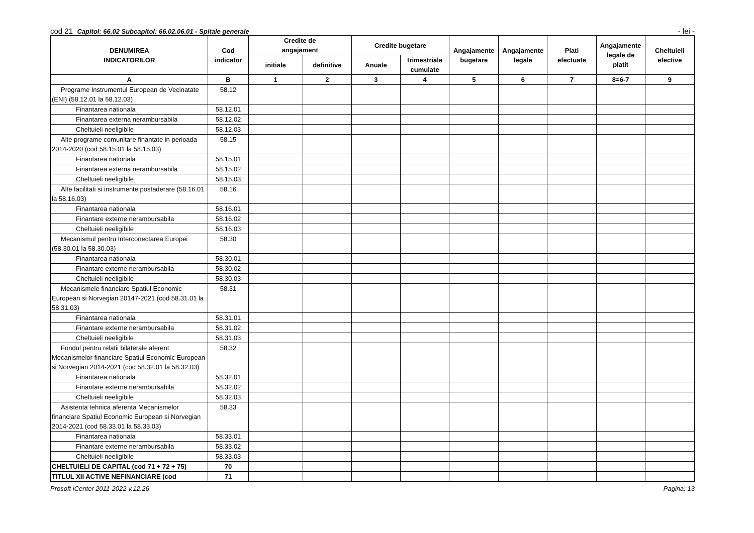cod 21 Capitol: 66.02 Subcapitol: 66.02.06.01 - Spitale generale - lei -
| DENUMIREA INDICATORILOR | Cod indicator | Credite de angajament | | Credite bugetare | | Angajamente bugetare | Angajamente legale | Plati efectuate | Angajamente legale de platit | Cheltuieli efective |
| --- | --- | --- | --- | --- | --- | --- | --- | --- | --- | --- |
| | | initiale | definitive | Anuale | trimestriale cumulate | | | | | |
| A | B | 1 | 2 | 3 | 4 | 5 | 6 | 7 | 8=6-7 | 9 |
| Programe Instrumentul European de Vecinatate (ENI) (58.12.01 la 58.12.03) | 58.12 | | | | | | | | | |
| Finantarea nationala | 58.12.01 | | | | | | | | | |
| Finantarea externa nerambursabila | 58.12.02 | | | | | | | | | |
| Cheltuieli neeligibile | 58.12.03 | | | | | | | | | |
| Alte programe comunitare finantate in perioada 2014-2020 (cod 58.15.01 la 58.15.03) | 58.15 | | | | | | | | | |
| Finantarea nationala | 58.15.01 | | | | | | | | | |
| Finantarea externa nerambursabila | 58.15.02 | | | | | | | | | |
| Cheltuieli neeligibile | 58.15.03 | | | | | | | | | |
| Alte facilitati si instrumente postaderare (58.16.01 la 58.16.03) | 58.16 | | | | | | | | | |
| Finantarea nationala | 58.16.01 | | | | | | | | | |
| Finantare externe nerambursabila | 58.16.02 | | | | | | | | | |
| Cheltuieli neeligibile | 58.16.03 | | | | | | | | | |
| Mecanismul pentru Interconectarea Europei (58.30.01 la 58.30.03) | 58.30 | | | | | | | | | |
| Finantarea nationala | 58.30.01 | | | | | | | | | |
| Finantare externe nerambursabila | 58.30.02 | | | | | | | | | |
| Cheltuieli neeligibile | 58.30.03 | | | | | | | | | |
| Mecanismele financiare Spatiul Economic European si Norvegian 20147-2021 (cod 58.31.01 la 58.31.03) | 58.31 | | | | | | | | | |
| Finantarea nationala | 58.31.01 | | | | | | | | | |
| Finantare externe nerambursabila | 58.31.02 | | | | | | | | | |
| Cheltuieli neeligibile | 58.31.03 | | | | | | | | | |
| Fondul pentru relatii bilaterale aferent Mecanismelor financiare Spatiul Economic European si Norvegian 2014-2021 (cod 58.32.01 la 58.32.03) | 58.32 | | | | | | | | | |
| Finantarea nationala | 58.32.01 | | | | | | | | | |
| Finantare externe nerambursabila | 58.32.02 | | | | | | | | | |
| Cheltuieli neeligibile | 58.32.03 | | | | | | | | | |
| Asistenta tehnica aferenta Mecanismelor financiare Spatiul Economic European si Norvegian 2014-2021 (cod 58.33.01 la 58.33.03) | 58.33 | | | | | | | | | |
| Finantarea nationala | 58.33.01 | | | | | | | | | |
| Finantare externe nerambursabila | 58.33.02 | | | | | | | | | |
| Cheltuieli neeligibile | 58.33.03 | | | | | | | | | |
| CHELTUIELI DE CAPITAL (cod 71 + 72 + 75) | 70 | | | | | | | | | |
| TITLUL XII ACTIVE NEFINANCIARE (cod | 71 | | | | | | | | | |
Prosoft iCenter 2011-2022 v.12.26 Pagina: 13